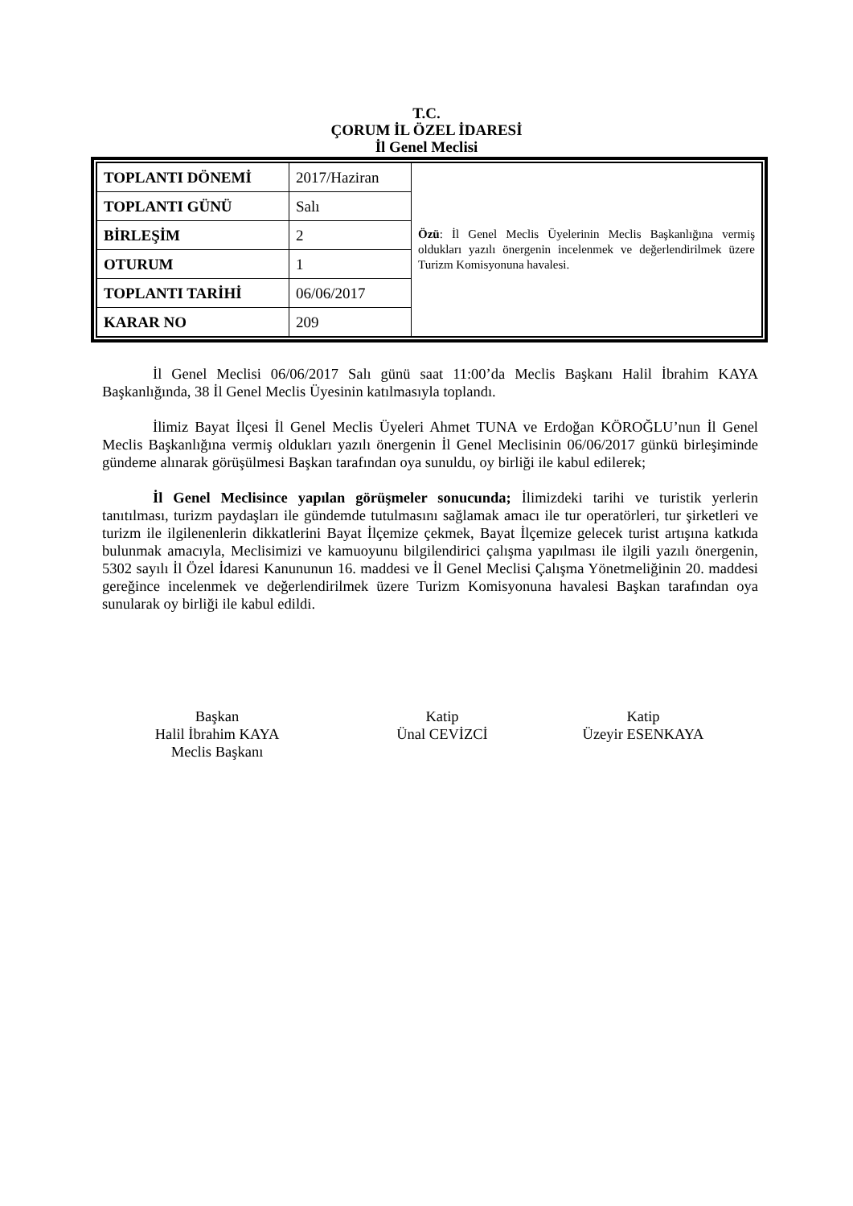T.C.
ÇORUM İL ÖZEL İDARESİ
İl Genel Meclisi
| TOPLANTI DÖNEMİ | 2017/Haziran | Özü : İl Genel Meclis Üyelerinin Meclis Başkanlığına vermiş oldukları yazılı önergenin incelenmek ve değerlendirilmek üzere Turizm Komisyonuna havalesi. |
| TOPLANTI GÜNÜ | Salı | |
| BİRLEŞİM | 2 | |
| OTURUM | 1 | |
| TOPLANTI TARİHİ | 06/06/2017 | |
| KARAR NO | 209 | |
İl Genel Meclisi 06/06/2017 Salı günü saat 11:00’da Meclis Başkanı Halil İbrahim KAYA Başkanlığında, 38 İl Genel Meclis Üyesinin katılmasıyla toplandı.
İlimiz Bayat İlçesi İl Genel Meclis Üyeleri Ahmet TUNA ve Erdoğan KÖROĞLU’nun İl Genel Meclis Başkanlığına vermiş oldukları yazılı önergenin İl Genel Meclisinin 06/06/2017 günkü birleşiminde gündeme alınarak görüşülmesi Başkan tarafından oya sunuldu, oy birliği ile kabul edilerek;
İl Genel Meclisince yapılan görüşmeler sonucunda; İlimizdeki tarihi ve turistik yerlerin tanıtılması, turizm paydaşları ile gündemde tutulmasını sağlamak amacı ile tur operatörleri, tur şirketleri ve turizm ile ilgilenenlerin dikkatlerini Bayat İlçemize çekmek, Bayat İlçemize gelecek turist artışına katkıda bulunmak amacıyla, Meclisimizi ve kamuoyunu bilgilendirici çalışma yapılması ile ilgili yazılı önergenin, 5302 sayılı İl Özel İdaresi Kanununun 16. maddesi ve İl Genel Meclisi Çalışma Yönetmeliğinin 20. maddesi gereğince incelenmek ve değerlendirilmek üzere Turizm Komisyonuna havalesi Başkan tarafından oya sunularak oy birliği ile kabul edildi.
Başkan
Halil İbrahim KAYA
Meclis Başkanı
Katip
Ünal CEVİZCİ
Katip
Üzeyir ESENKAYA